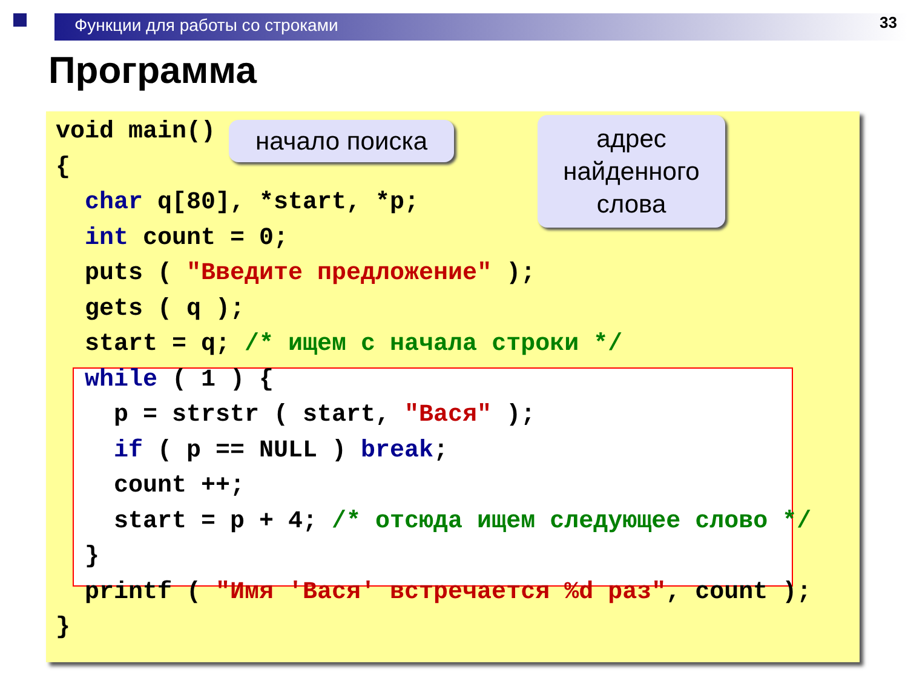Функции для работы со строками 33
Программа
void main()
{
  char q[80], *start, *p;
  int count = 0;
  puts ( "Введите предложение" );
  gets ( q );
  start = q; /* ищем с начала строки */
  while ( 1 ) {
    p = strstr ( start, "Вася" );
    if ( p == NULL ) break;
    count ++;
    start = p + 4; /* отсюда ищем следующее слово */
  }
  printf ( "Имя 'Вася' встречается %d раз", count );
}
начало поиска
адрес
найденного
слова